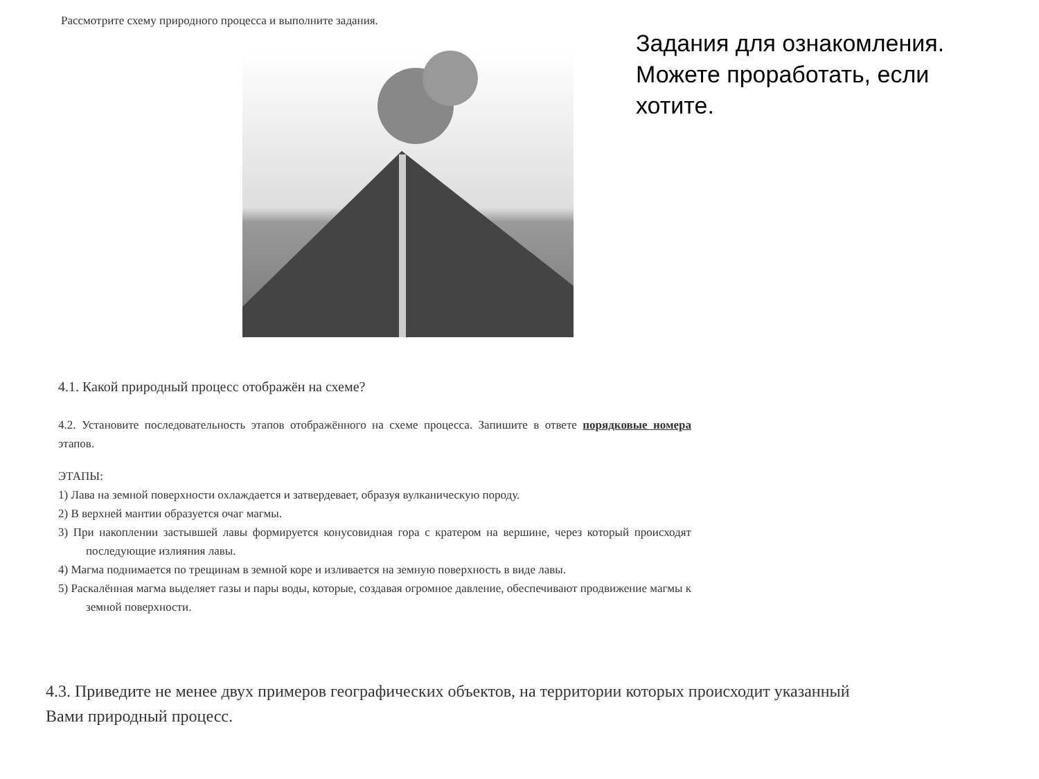Рассмотрите схему природного процесса и выполните задания.
Задания для ознакомления. Можете проработать, если хотите.
4.1. Какой природный процесс отображён на схеме?
4.2. Установите последовательность этапов отображённого на схеме процесса. Запишите в ответе порядковые номера этапов.
ЭТАПЫ:
1) Лава на земной поверхности охлаждается и затвердевает, образуя вулканическую породу.
2) В верхней мантии образуется очаг магмы.
3) При накоплении застывшей лавы формируется конусовидная гора с кратером на вершине, через который происходят последующие излияния лавы.
4) Магма поднимается по трещинам в земной коре и изливается на земную поверхность в виде лавы.
5) Раскалённая магма выделяет газы и пары воды, которые, создавая огромное давление, обеспечивают продвижение магмы к земной поверхности.
4.3. Приведите не менее двух примеров географических объектов, на территории которых происходит указанный Вами природный процесс.